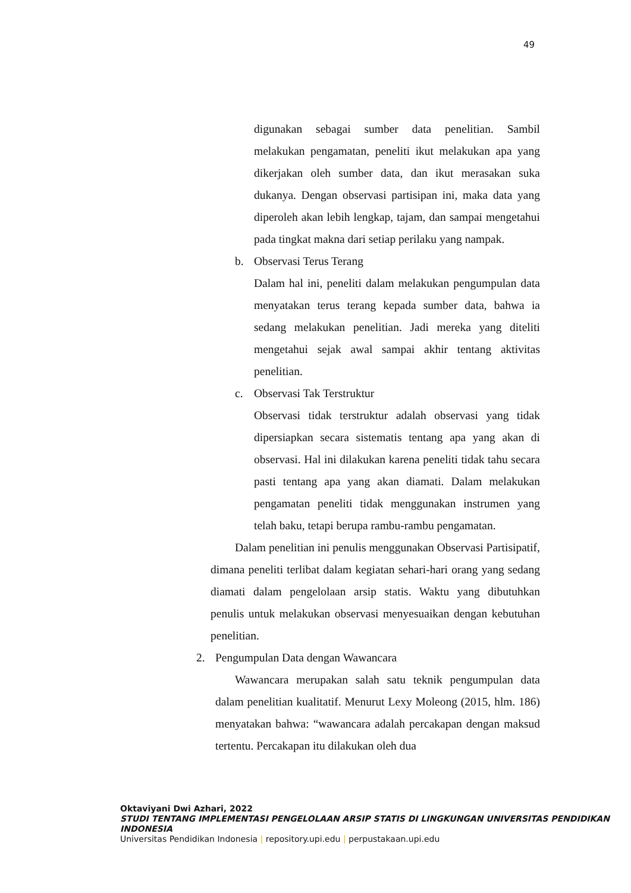49
digunakan sebagai sumber data penelitian. Sambil melakukan pengamatan, peneliti ikut melakukan apa yang dikerjakan oleh sumber data, dan ikut merasakan suka dukanya. Dengan observasi partisipan ini, maka data yang diperoleh akan lebih lengkap, tajam, dan sampai mengetahui pada tingkat makna dari setiap perilaku yang nampak.
b. Observasi Terus Terang
Dalam hal ini, peneliti dalam melakukan pengumpulan data menyatakan terus terang kepada sumber data, bahwa ia sedang melakukan penelitian. Jadi mereka yang diteliti mengetahui sejak awal sampai akhir tentang aktivitas penelitian.
c. Observasi Tak Terstruktur
Observasi tidak terstruktur adalah observasi yang tidak dipersiapkan secara sistematis tentang apa yang akan di observasi. Hal ini dilakukan karena peneliti tidak tahu secara pasti tentang apa yang akan diamati. Dalam melakukan pengamatan peneliti tidak menggunakan instrumen yang telah baku, tetapi berupa rambu-rambu pengamatan.
Dalam penelitian ini penulis menggunakan Observasi Partisipatif, dimana peneliti terlibat dalam kegiatan sehari-hari orang yang sedang diamati dalam pengelolaan arsip statis. Waktu yang dibutuhkan penulis untuk melakukan observasi menyesuaikan dengan kebutuhan penelitian.
2. Pengumpulan Data dengan Wawancara
Wawancara merupakan salah satu teknik pengumpulan data dalam penelitian kualitatif. Menurut Lexy Moleong (2015, hlm. 186) menyatakan bahwa: “wawancara adalah percakapan dengan maksud tertentu. Percakapan itu dilakukan oleh dua
Oktaviyani Dwi Azhari, 2022
STUDI TENTANG IMPLEMENTASI PENGELOLAAN ARSIP STATIS DI LINGKUNGAN UNIVERSITAS PENDIDIKAN INDONESIA
Universitas Pendidikan Indonesia | repository.upi.edu | perpustakaan.upi.edu